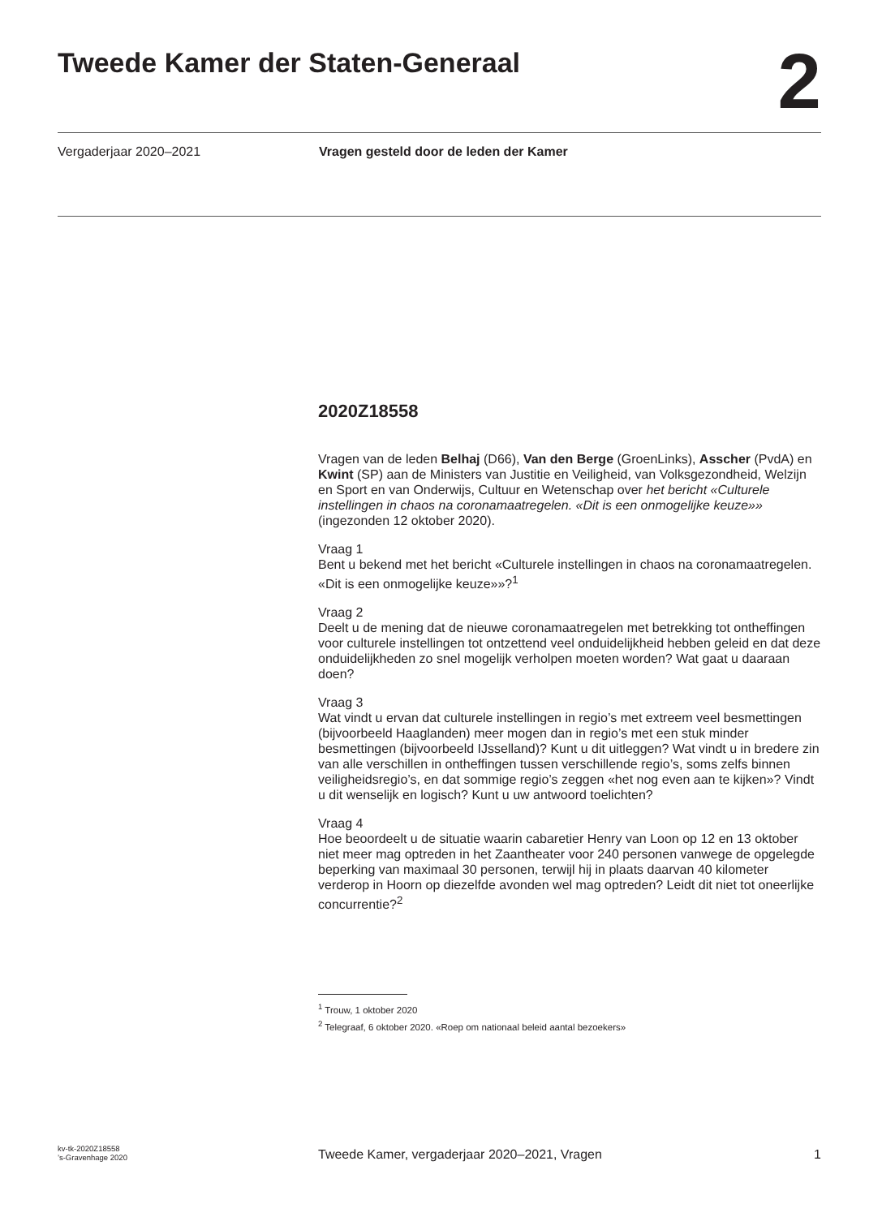Tweede Kamer der Staten-Generaal
2
Vergaderjaar 2020–2021 Vragen gesteld door de leden der Kamer
2020Z18558
Vragen van de leden Belhaj (D66), Van den Berge (GroenLinks), Asscher (PvdA) en Kwint (SP) aan de Ministers van Justitie en Veiligheid, van Volksgezondheid, Welzijn en Sport en van Onderwijs, Cultuur en Wetenschap over het bericht «Culturele instellingen in chaos na coronamaatregelen. «Dit is een onmogelijke keuze»» (ingezonden 12 oktober 2020).
Vraag 1
Bent u bekend met het bericht «Culturele instellingen in chaos na coronamaa­tregelen. «Dit is een onmogelijke keuze»»?<sup>1</sup>
Vraag 2
Deelt u de mening dat de nieuwe coronamaatregelen met betrekking tot ontheffingen voor culturele instellingen tot ontzettend veel onduidelijkheid hebben geleid en dat deze onduidelijkheden zo snel mogelijk verholpen moeten worden? Wat gaat u daaraan doen?
Vraag 3
Wat vindt u ervan dat culturele instellingen in regio’s met extreem veel besmettingen (bijvoorbeeld Haaglanden) meer mogen dan in regio’s met een stuk minder besmettingen (bijvoorbeeld IJsselland)? Kunt u dit uitleggen? Wat vindt u in bredere zin van alle verschillen in ontheffingen tussen verschillende regio’s, soms zelfs binnen veiligheidsregio’s, en dat sommige regio’s zeggen «het nog even aan te kijken»? Vindt u dit wenselijk en logisch? Kunt u uw antwoord toelichten?
Vraag 4
Hoe beoordeelt u de situatie waarin cabaretier Henry van Loon op 12 en 13 oktober niet meer mag optreden in het Zaantheater voor 240 personen vanwege de opgelegde beperking van maximaal 30 personen, terwijl hij in plaats daarvan 40 kilometer verderop in Hoorn op diezelfde avonden wel mag optreden? Leidt dit niet tot oneerlijke concurrentie?<sup>2</sup>
<sup>1</sup> Trouw, 1 oktober 2020
<sup>2</sup> Telegraaf, 6 oktober 2020. «Roep om nationaal beleid aantal bezoekers»
kv-tk-2020Z18558
’s-Gravenhage 2020
Tweede Kamer, vergaderjaar 2020–2021, Vragen
1